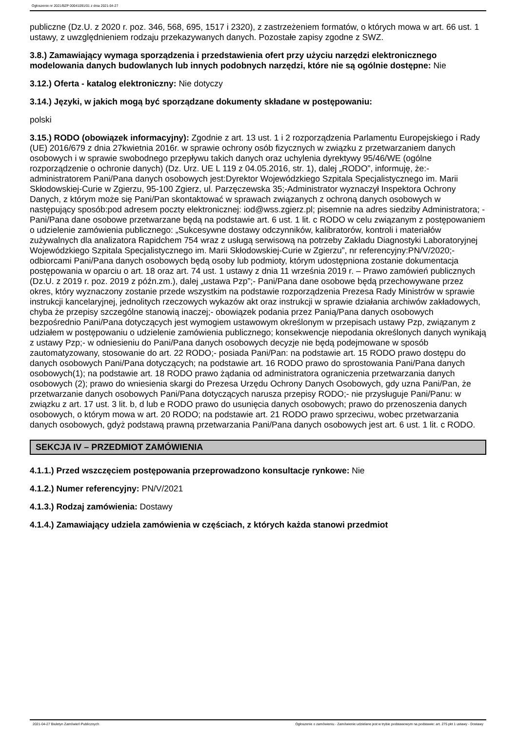Ogłoszenie nr 2021/BZP 00041091/01 z dnia 2021-04-27
publiczne (Dz.U. z 2020 r. poz. 346, 568, 695, 1517 i 2320), z zastrzeżeniem formatów, o których mowa w art. 66 ust. 1 ustawy, z uwzględnieniem rodzaju przekazywanych danych. Pozostałe zapisy zgodne z SWZ.
3.8.) Zamawiający wymaga sporządzenia i przedstawienia ofert przy użyciu narzędzi elektronicznego modelowania danych budowlanych lub innych podobnych narzędzi, które nie są ogólnie dostępne: Nie
3.12.) Oferta - katalog elektroniczny: Nie dotyczy
3.14.) Języki, w jakich mogą być sporządzane dokumenty składane w postępowaniu:
polski
3.15.) RODO (obowiązek informacyjny): Zgodnie z art. 13 ust. 1 i 2 rozporządzenia Parlamentu Europejskiego i Rady (UE) 2016/679 z dnia 27kwietnia 2016r. w sprawie ochrony osób fizycznych w związku z przetwarzaniem danych osobowych i w sprawie swobodnego przepływu takich danych oraz uchylenia dyrektywy 95/46/WE (ogólne rozporządzenie o ochronie danych) (Dz. Urz. UE L 119 z 04.05.2016, str. 1), dalej „RODO”, informuję, że:- administratorem Pani/Pana danych osobowych jest:Dyrektor Wojewódzkiego Szpitala Specjalistycznego im. Marii Skłodowskiej-Curie w Zgierzu, 95-100 Zgierz, ul. Parzęczewska 35;-Administrator wyznaczył Inspektora Ochrony Danych, z którym może się Pani/Pan skontaktować w sprawach związanych z ochroną danych osobowych w następujący sposób:pod adresem poczty elektronicznej: iod@wss.zgierz.pl; pisemnie na adres siedziby Administratora; - Pani/Pana dane osobowe przetwarzane będą na podstawie art. 6 ust. 1 lit. c RODO w celu związanym z postępowaniem o udzielenie zamówienia publicznego: „Sukcesywne dostawy odczynników, kalibratorów, kontroli i materiałów zużywalnych dla analizatora Rapidchem 754 wraz z usługą serwisową na potrzeby Zakładu Diagnostyki Laboratoryjnej Wojewódzkiego Szpitala Specjalistycznego im. Marii Skłodowskiej-Curie w Zgierzu”, nr referencyjny:PN/V/2020;- odbiorcami Pani/Pana danych osobowych będą osoby lub podmioty, którym udostępniona zostanie dokumentacja postępowania w oparciu o art. 18 oraz art. 74 ust. 1 ustawy z dnia 11 września 2019 r. – Prawo zamówień publicznych (Dz.U. z 2019 r. poz. 2019 z późn.zm.), dalej „ustawa Pzp”;- Pani/Pana dane osobowe będą przechowywane przez okres, który wyznaczony zostanie przede wszystkim na podstawie rozporządzenia Prezesa Rady Ministrów w sprawie instrukcji kancelaryjnej, jednolitych rzeczowych wykazów akt oraz instrukcji w sprawie działania archiwów zakładowych, chyba że przepisy szczególne stanowią inaczej;- obowiązek podania przez Panią/Pana danych osobowych bezpośrednio Pani/Pana dotyczących jest wymogiem ustawowym określonym w przepisach ustawy Pzp, związanym z udziałem w postępowaniu o udzielenie zamówienia publicznego; konsekwencje niepodania określonych danych wynikają z ustawy Pzp;- w odniesieniu do Pani/Pana danych osobowych decyzje nie będą podejmowane w sposób zautomatyzowany, stosowanie do art. 22 RODO;- posiada Pani/Pan: na podstawie art. 15 RODO prawo dostępu do danych osobowych Pani/Pana dotyczących; na podstawie art. 16 RODO prawo do sprostowania Pani/Pana danych osobowych(1); na podstawie art. 18 RODO prawo żądania od administratora ograniczenia przetwarzania danych osobowych (2); prawo do wniesienia skargi do Prezesa Urzędu Ochrony Danych Osobowych, gdy uzna Pani/Pan, że przetwarzanie danych osobowych Pani/Pana dotyczących narusza przepisy RODO;- nie przysługuje Pani/Panu: w związku z art. 17 ust. 3 lit. b, d lub e RODO prawo do usunięcia danych osobowych; prawo do przenoszenia danych osobowych, o którym mowa w art. 20 RODO; na podstawie art. 21 RODO prawo sprzeciwu, wobec przetwarzania danych osobowych, gdyż podstawą prawną przetwarzania Pani/Pana danych osobowych jest art. 6 ust. 1 lit. c RODO.
SEKCJA IV – PRZEDMIOT ZAMÓWIENIA
4.1.1.) Przed wszczęciem postępowania przeprowadzono konsultacje rynkowe: Nie
4.1.2.) Numer referencyjny: PN/V/2021
4.1.3.) Rodzaj zamówienia: Dostawy
4.1.4.) Zamawiający udziela zamówienia w częściach, z których każda stanowi przedmiot
2021-04-27 Biuletyn Zamówień Publicznych Ogłoszenie o zamówieniu - Zamówienie udzielane jest w trybie podstawowym na podstawie: art. 275 pkt 1 ustawy - Dostawy